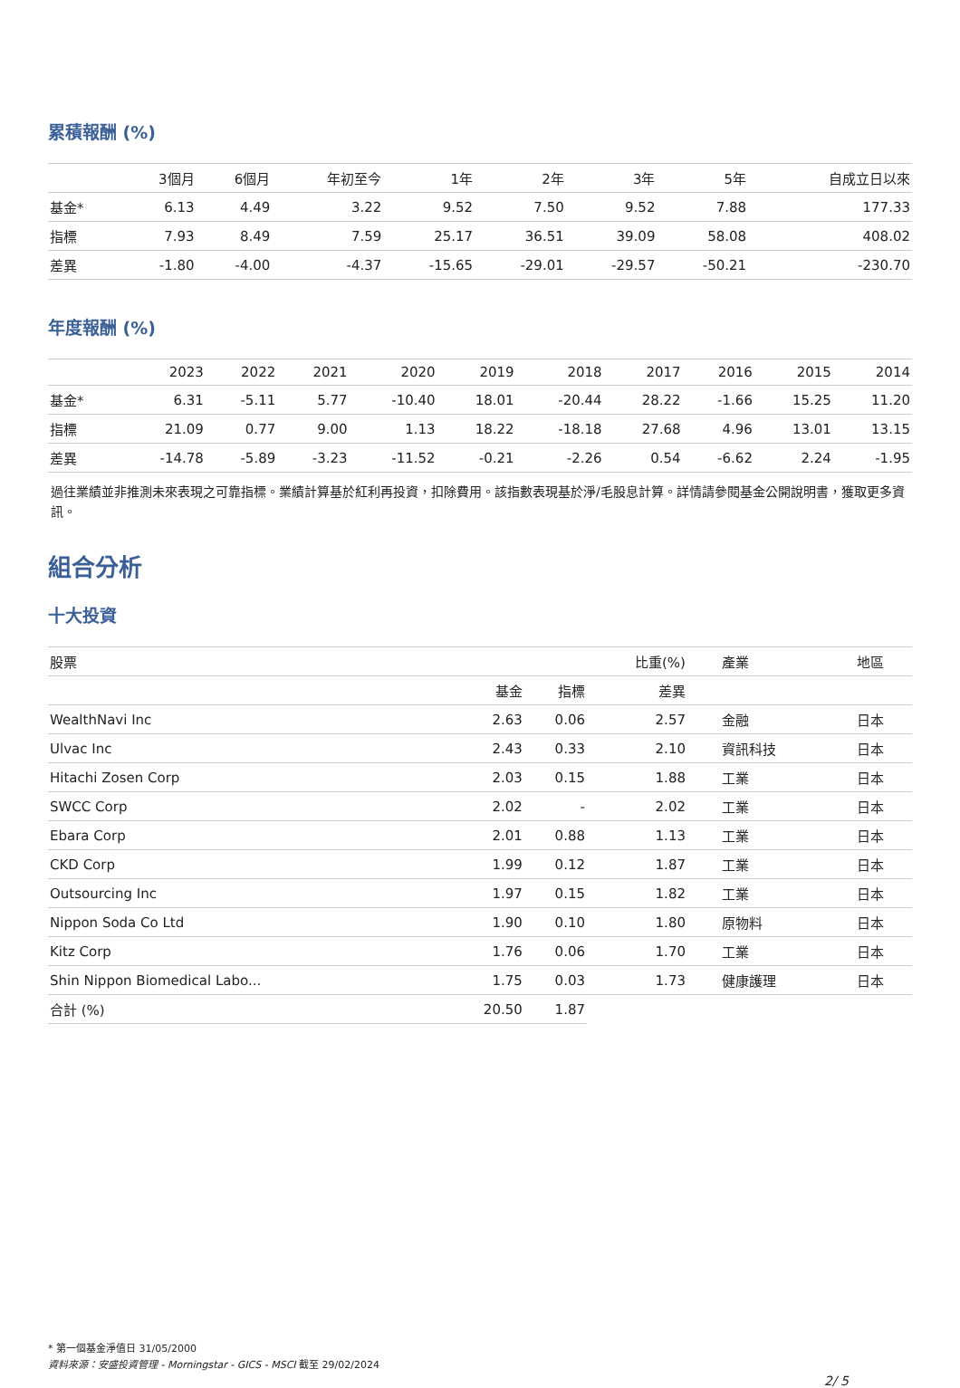累積報酬 (%)
| | 3個月 | 6個月 | 年初至今 | 1年 | 2年 | 3年 | 5年 | 自成立日以來 |
| --- | --- | --- | --- | --- | --- | --- | --- | --- |
| 基金* | 6.13 | 4.49 | 3.22 | 9.52 | 7.50 | 9.52 | 7.88 | 177.33 |
| 指標 | 7.93 | 8.49 | 7.59 | 25.17 | 36.51 | 39.09 | 58.08 | 408.02 |
| 差異 | -1.80 | -4.00 | -4.37 | -15.65 | -29.01 | -29.57 | -50.21 | -230.70 |
年度報酬 (%)
| | 2023 | 2022 | 2021 | 2020 | 2019 | 2018 | 2017 | 2016 | 2015 | 2014 |
| --- | --- | --- | --- | --- | --- | --- | --- | --- | --- | --- |
| 基金* | 6.31 | -5.11 | 5.77 | -10.40 | 18.01 | -20.44 | 28.22 | -1.66 | 15.25 | 11.20 |
| 指標 | 21.09 | 0.77 | 9.00 | 1.13 | 18.22 | -18.18 | 27.68 | 4.96 | 13.01 | 13.15 |
| 差異 | -14.78 | -5.89 | -3.23 | -11.52 | -0.21 | -2.26 | 0.54 | -6.62 | 2.24 | -1.95 |
過往業績並非推測未來表現之可靠指標。業績計算基於紅利再投資，扣除費用。該指數表現基於淨/毛股息計算。詳情請參閱基金公開說明書，獲取更多資訊。
組合分析
十大投資
| 股票 | | | 比重(%) | 產業 | 地區 |
| --- | --- | --- | --- | --- | --- |
| | 基金 | 指標 | 差異 | | |
| WealthNavi Inc | 2.63 | 0.06 | 2.57 | 金融 | 日本 |
| Ulvac Inc | 2.43 | 0.33 | 2.10 | 資訊科技 | 日本 |
| Hitachi Zosen Corp | 2.03 | 0.15 | 1.88 | 工業 | 日本 |
| SWCC Corp | 2.02 | - | 2.02 | 工業 | 日本 |
| Ebara Corp | 2.01 | 0.88 | 1.13 | 工業 | 日本 |
| CKD Corp | 1.99 | 0.12 | 1.87 | 工業 | 日本 |
| Outsourcing Inc | 1.97 | 0.15 | 1.82 | 工業 | 日本 |
| Nippon Soda Co Ltd | 1.90 | 0.10 | 1.80 | 原物料 | 日本 |
| Kitz Corp | 1.76 | 0.06 | 1.70 | 工業 | 日本 |
| Shin Nippon Biomedical Labo... | 1.75 | 0.03 | 1.73 | 健康護理 | 日本 |
| 合計 (%) | 20.50 | 1.87 | | | |
* 第一個基金淨值日 31/05/2000
資料來源：安盛投資管理 - Morningstar - GICS - MSCI 截至 29/02/2024
2/ 5